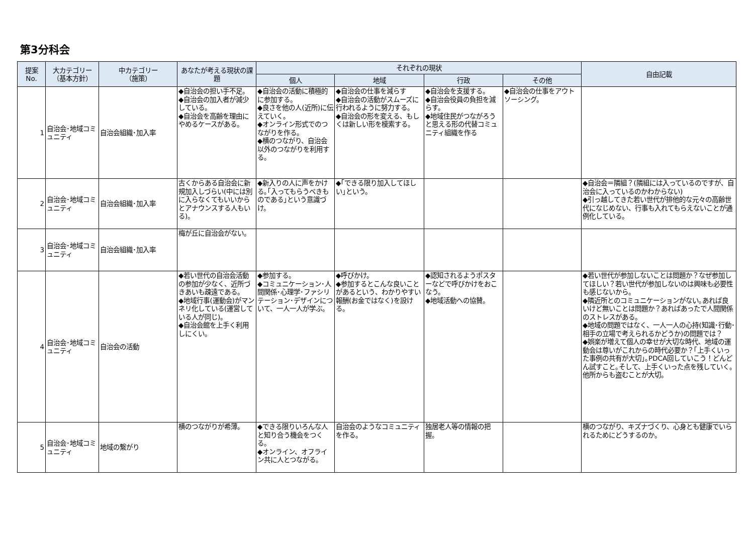第3分科会
| 提案 No. | 大カテゴリー （基本方針） | 中カテゴリー （施策） | あなたが考える現状の課題 | それぞれの現状 | | | | 自由記載 |
| --- | --- | --- | --- | --- | --- | --- | --- | --- |
| | | | | 個人 | 地域 | 行政 | その他 | |
| 1 | 自治会･地域コミュニティ | 自治会組織･加入率 | ◆自治会の担い手不足。 ◆自治会の加入者が減少している。 ◆自治会を高齢を理由にやめるケースがある。 | ◆自治会の活動に積極的に参加する。 ◆良さを他の人(近所)に伝えていく。 ◆オンライン形式でのつながりを作る。 ◆横のつながり、自治会以外のつながりを利用する。 | ◆自治会の仕事を減らす ◆自治会の活動がスムーズに行われるように努力する。 ◆自治会の形を変える、もしくは新しい形を模索する。 | ◆自治会を支援する。 ◆自治会役員の負担を減らす。 ◆地域住民がつながろうと思える形の代替コミュニティ組織を作る | ◆自治会の仕事をアウトソーシング。 | |
| 2 | 自治会･地域コミュニティ | 自治会組織･加入率 | 古くからある自治会に新規加入しづらい(中には別に入らなくてもいいからとアナウンスする人もいる)。 | ◆新入りの人に声をかける｡｢入ってもらうべきものである｣という意識づけ。 | ◆｢できる限り加入してほしい｣という。 | | | ◆自治会＝隣組？(隣組には入っているのですが、自治会に入っているのかわからない) ◆引っ越してきた若い世代が排他的な元々の高齢世代になじめない、行事も入れてもらえないことが通例化している。 |
| 3 | 自治会･地域コミュニティ | 自治会組織･加入率 | 梅が丘に自治会がない。 | | | | | |
| 4 | 自治会･地域コミュニティ | 自治会の活動 | ◆若い世代の自治会活動の参加が少なく、近所づきあいも疎遠である。 ◆地域行事(運動会)がマンネリ化している(運営している人が同じ)。 ◆自治会館を上手く利用しにくい。 | ◆参加する。 ◆コミュニケーション･人間関係･心理学･ファシリテーション･デザインについて、一人一人が学ぶ。 | ◆呼びかけ。 ◆参加するとこんな良いことがあるという、わかりやすい報酬(お金ではなく)を設ける。 | ◆認知されるようポスターなどで呼びかけをおこなう。 ◆地域活動への協賛。 | | ◆若い世代が参加しないことは問題か？なぜ参加してほしい？若い世代が参加しないのは興味も必要性も感じないから。 ◆隣近所とのコミュニケーションがない｡あれば良いけど無いことは問題か？あればあったで人間関係のストレスがある。 ◆地域の問題ではなく、一人一人の心持(知識･行動･相手の立場で考えられるかどうか)の問題では？ ◆娯楽が増えて個人の幸せが大切な時代、地域の運動会は尊いがこれからの時代必要か？｢上手くいった事例の共有が大切｣｡PDCA回していこう！どんどん試すこと｡そして、上手くいった点を残していく｡他所からも盗むことが大切。 |
| 5 | 自治会･地域コミュニティ | 地域の繋がり | 横のつながりが希薄。 | ◆できる限りいろんな人と知り合う機会をつくる。 ◆オンライン、オフライン共に人とつながる。 | 自治会のようなコミュニティを作る。 | 独居老人等の情報の把握。 | | 横のつながり、キズナづくり、心身とも健康でいられるためにどうするのか。 |